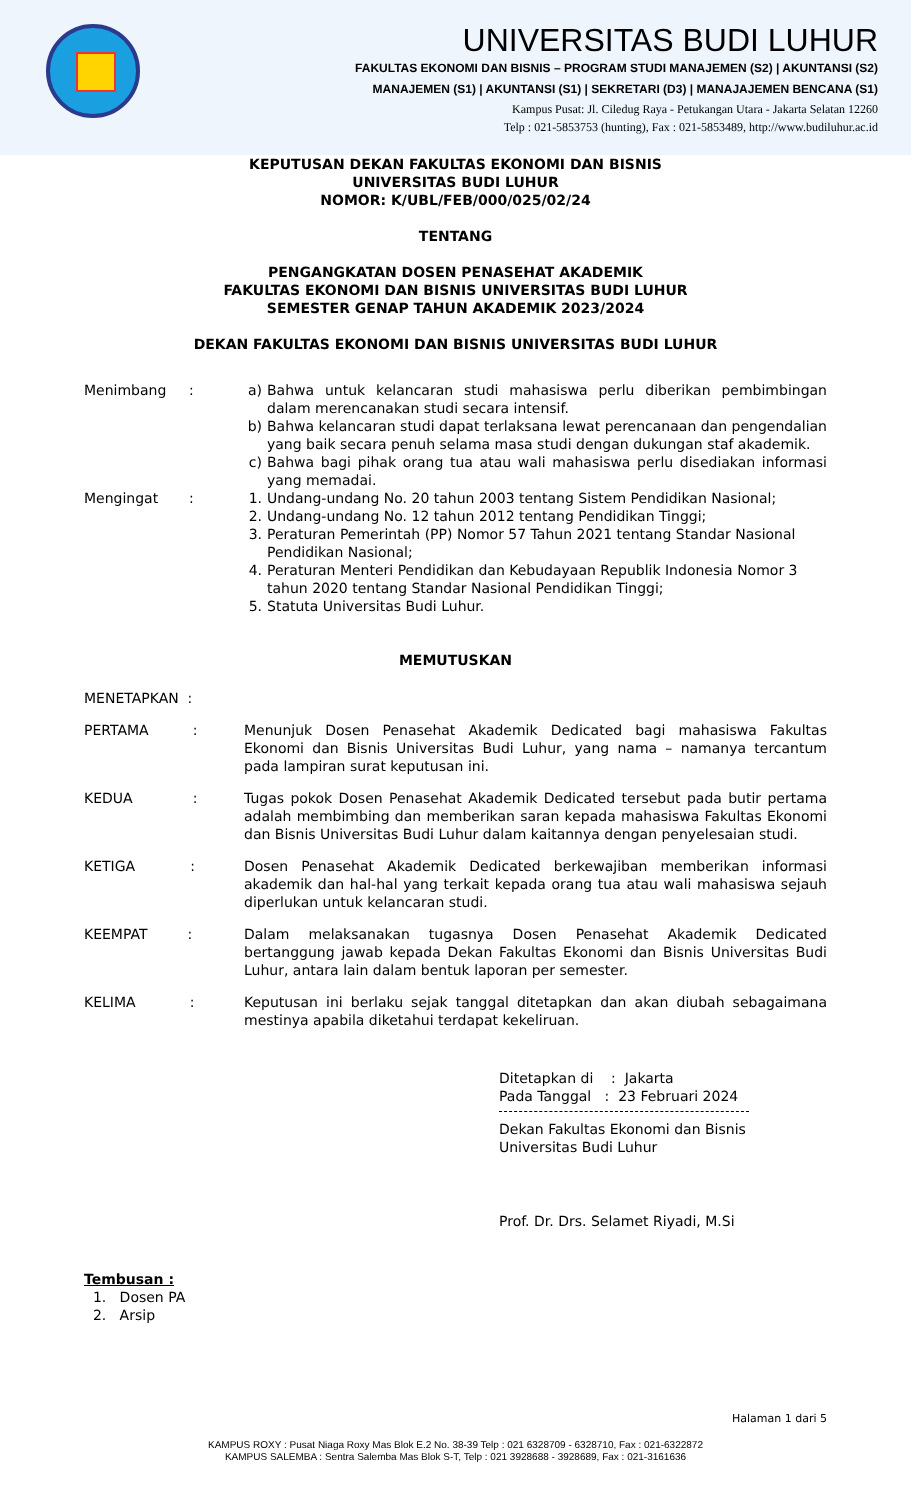UNIVERSITAS BUDI LUHUR
FAKULTAS EKONOMI DAN BISNIS – PROGRAM STUDI MANAJEMEN (S2) | AKUNTANSI (S2)
MANAJEMEN (S1) | AKUNTANSI (S1) | SEKRETARI (D3) | MANAJAJEMEN BENCANA (S1)
Kampus Pusat: Jl. Ciledug Raya - Petukangan Utara - Jakarta Selatan 12260
Telp : 021-5853753 (hunting), Fax : 021-5853489, http://www.budiluhur.ac.id
KEPUTUSAN DEKAN FAKULTAS EKONOMI DAN BISNIS
UNIVERSITAS BUDI LUHUR
NOMOR: K/UBL/FEB/000/025/02/24
TENTANG
PENGANGKATAN DOSEN PENASEHAT AKADEMIK
FAKULTAS EKONOMI DAN BISNIS UNIVERSITAS BUDI LUHUR
SEMESTER GENAP TAHUN AKADEMIK 2023/2024
DEKAN FAKULTAS EKONOMI DAN BISNIS UNIVERSITAS BUDI LUHUR
| Menimbang | : | a) | Bahwa untuk kelancaran studi mahasiswa perlu diberikan pembimbingan dalam merencanakan studi secara intensif. |
| | | b) | Bahwa kelancaran studi dapat terlaksana lewat perencanaan dan pengendalian yang baik secara penuh selama masa studi dengan dukungan staf akademik. |
| | | c) | Bahwa bagi pihak orang tua atau wali mahasiswa perlu disediakan informasi yang memadai. |
| Mengingat | : | 1. | Undang-undang No. 20 tahun 2003 tentang Sistem Pendidikan Nasional; |
| | | 2. | Undang-undang No. 12 tahun 2012 tentang Pendidikan Tinggi; |
| | | 3. | Peraturan Pemerintah (PP) Nomor 57 Tahun 2021 tentang Standar Nasional Pendidikan Nasional; |
| | | 4. | Peraturan Menteri Pendidikan dan Kebudayaan Republik Indonesia Nomor 3 tahun 2020 tentang Standar Nasional Pendidikan Tinggi; |
| | | 5. | Statuta Universitas Budi Luhur. |
MEMUTUSKAN
| MENETAPKAN : | |
| PERTAMA : | Menunjuk Dosen Penasehat Akademik Dedicated bagi mahasiswa Fakultas Ekonomi dan Bisnis Universitas Budi Luhur, yang nama – namanya tercantum pada lampiran surat keputusan ini. |
| KEDUA : | Tugas pokok Dosen Penasehat Akademik Dedicated tersebut pada butir pertama adalah membimbing dan memberikan saran kepada mahasiswa Fakultas Ekonomi dan Bisnis Universitas Budi Luhur dalam kaitannya dengan penyelesaian studi. |
| KETIGA : | Dosen Penasehat Akademik Dedicated berkewajiban memberikan informasi akademik dan hal-hal yang terkait kepada orang tua atau wali mahasiswa sejauh diperlukan untuk kelancaran studi. |
| KEEMPAT : | Dalam melaksanakan tugasnya Dosen Penasehat Akademik Dedicated bertanggung jawab kepada Dekan Fakultas Ekonomi dan Bisnis Universitas Budi Luhur, antara lain dalam bentuk laporan per semester. |
| KELIMA : | Keputusan ini berlaku sejak tanggal ditetapkan dan akan diubah sebagaimana mestinya apabila diketahui terdapat kekeliruan. |
Ditetapkan di : Jakarta
Pada Tanggal : 23 Februari 2024
Dekan Fakultas Ekonomi dan Bisnis
Universitas Budi Luhur
Prof. Dr. Drs. Selamet Riyadi, M.Si
Tembusan :
1. Dosen PA
2. Arsip
Halaman 1 dari 5
KAMPUS ROXY : Pusat Niaga Roxy Mas Blok E.2 No. 38-39 Telp : 021 6328709 - 6328710, Fax : 021-6322872
KAMPUS SALEMBA : Sentra Salemba Mas Blok S-T, Telp : 021 3928688 - 3928689, Fax : 021-3161636